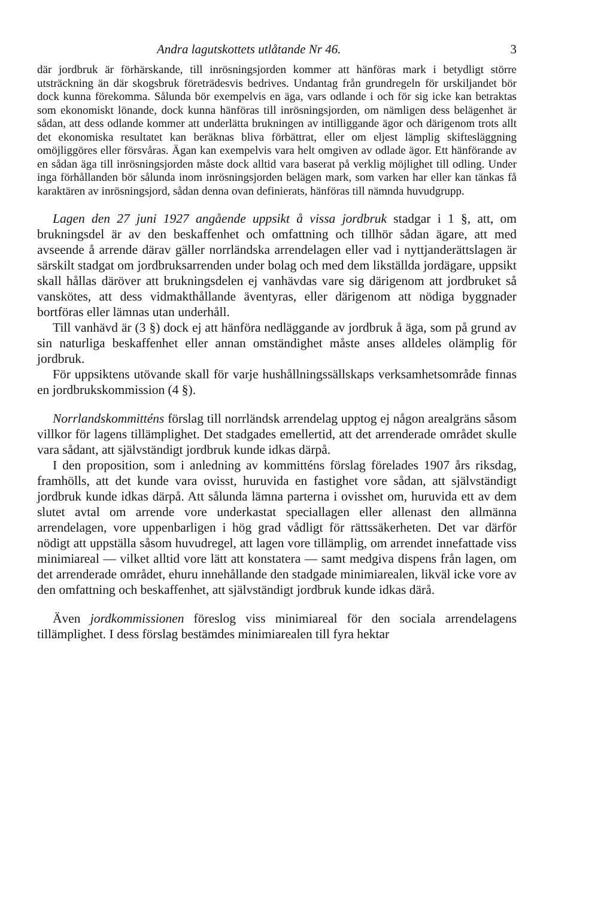Andra lagutskottets utlåtande Nr 46. 3
där jordbruk är förhärskande, till inrösningsjorden kommer att hänföras mark i betydligt större utsträckning än där skogsbruk företrädesvis bedrives. Undantag från grundregeln för urskiljandet bör dock kunna förekomma. Sålunda bör exempelvis en äga, vars odlande i och för sig icke kan betraktas som ekonomiskt lönande, dock kunna hänföras till inrösningsjorden, om nämligen dess belägenhet är sådan, att dess odlande kommer att underlätta brukningen av intilliggande ägor och därigenom trots allt det ekonomiska resultatet kan beräknas bliva förbättrat, eller om eljest lämplig skifteslägg­ning omöjliggöres eller försvåras. Ägan kan exempelvis vara helt omgiven av odlade ägor. Ett hänförande av en sådan äga till inrösningsjorden måste dock alltid vara baserat på verklig möjlighet till odling. Under inga förhål­landen bör sålunda inom inrösningsjorden belägen mark, som varken har eller kan tänkas få karaktären av inrösningsjord, sådan denna ovan defini­erats, hänföras till nämnda huvudgrupp.
Lagen den 27 juni 1927 angående uppsikt å vissa jordbruk stadgar i 1 §, att, om brukningsdel är av den beskaffenhet och omfattning och tillhör sådan ägare, att med avseende å arrende därav gäller norrländska arrendelagen eller vad i nyttjanderättslagen är särskilt stadgat om jordbruksarrenden under bolag och med dem likställda jordägare, uppsikt skall hållas däröver att brukningsdelen ej vanhävdas vare sig därigenom att jordbruket så vanskö­tes, att dess vidmakthållande äventyras, eller därigenom att nödiga byggnader bortföras eller lämnas utan underhåll.
Till vanhävd är (3 §) dock ej att hänföra nedläggande av jordbruk å äga, som på grund av sin naturliga beskaffenhet eller annan omständighet måste anses alldeles olämplig för jordbruk.
För uppsiktens utövande skall för varje hushållningssällskaps verksam­hetsområde finnas en jordbrukskommission (4 §).
Norrlandskommitténs förslag till norrländsk arrendelag upptog ej någon arealgräns såsom villkor för lagens tillämplighet. Det stadgades emellertid, att det arrenderade området skulle vara sådant, att självständigt jordbruk kunde idkas därpå.
I den proposition, som i anledning av kommitténs förslag förelades 1907 års riksdag, framhölls, att det kunde vara ovisst, huruvida en fastighet vore så­dan, att självständigt jordbruk kunde idkas därpå. Att sålunda lämna par­terna i ovisshet om, huruvida ett av dem slutet avtal om arrende vore under­kastat speciallagen eller allenast den allmänna arrendelagen, vore uppenbar­ligen i hög grad vådligt för rättssäkerheten. Det var därför nödigt att upp­ställa såsom huvudregel, att lagen vore tillämplig, om arrendet innefattade viss minimiareal — vilket alltid vore lätt att konstatera — samt medgiva dispens från lagen, om det arrenderade området, ehuru innehållande den stadgade minimiarealen, likväl icke vore av den omfattning och beskaffen­het, att självständigt jordbruk kunde idkas därå.
Även jordkommissionen föreslog viss minimiareal för den sociala arrende­lagens tillämplighet. I dess förslag bestämdes minimiarealen till fyra hektar